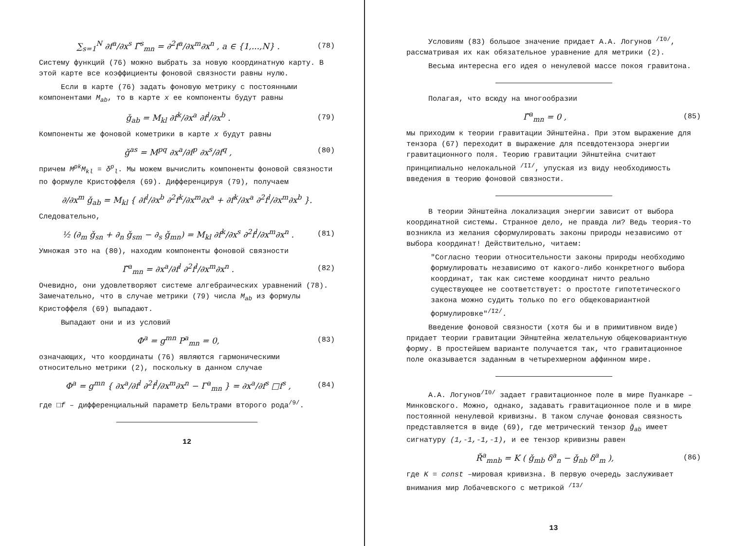∑<sub>s=1</sub><sup>N</sup> ∂f<sup>a</sup>/∂x<sup>s</sup> Γ̌<sup>s</sup><sub>mn</sub> = ∂<sup>2</sup>f<sup>a</sup>/∂x<sup>m</sup>∂x<sup>n</sup> , a ∈ {1,...,N} . (78)
Систему функций (76) можно выбрать за новую координатную карту. В этой карте все коэффициенты фоновой связности равны нулю.
Если в карте (76) задать фоновую метрику с постоянными компонентами M<sub>ab</sub>, то в карте x ее компоненты будут равны
ǧ<sub>ab</sub> = M<sub>kl</sub> ∂f<sup>k</sup>/∂x<sup>a</sup> ∂f<sup>l</sup>/∂x<sup>b</sup> . (79)
Компоненты же фоновой кометрики в карте x будут равны
ǧ<sup>as</sup> = M<sup>pq</sup> ∂x<sup>a</sup>/∂f<sup>p</sup> ∂x<sup>s</sup>/∂f<sup>q</sup> , (80)
причем M<sup>pk</sup>M<sub>kl</sub> = δ<sup>p</sup><sub>l</sub>. Мы можем вычислить компоненты фоновой связности по формуле Кристоффеля (69). Дифференцируя (79), получаем
∂/∂x<sup>m</sup> ǧ<sub>ab</sub> = M<sub>kl</sub> { ∂f<sup>l</sup>/∂x<sup>b</sup> ∂<sup>2</sup>f<sup>k</sup>/∂x<sup>m</sup>∂x<sup>a</sup> + ∂f<sup>k</sup>/∂x<sup>a</sup> ∂<sup>2</sup>f<sup>l</sup>/∂x<sup>m</sup>∂x<sup>b</sup> }.
Следовательно,
½ (∂<sub>m</sub> ǧ<sub>sn</sub> + ∂<sub>n</sub> ǧ<sub>sm</sub> − ∂<sub>s</sub> ǧ<sub>mn</sub>) = M<sub>kl</sub> ∂f<sup>k</sup>/∂x<sup>s</sup> ∂<sup>2</sup>f<sup>l</sup>/∂x<sup>m</sup>∂x<sup>n</sup> . (81)
Умножая это на (80), находим компоненты фоновой связности
Γ̌<sup>a</sup><sub>mn</sub> = ∂x<sup>a</sup>/∂f<sup>l</sup> ∂<sup>2</sup>f<sup>l</sup>/∂x<sup>m</sup>∂x<sup>n</sup> . (82)
Очевидно, они удовлетворяют системе алгебраических уравнений (78). Замечательно, что в случае метрики (79) числа M<sub>ab</sub> из формулы Кристоффеля (69) выпадают.
Выпадают они и из условий
Φ<sup>a</sup> = g<sup>mn</sup> P<sup>a</sup><sub>mn</sub> = 0, (83)
означающих, что координаты (76) являются гармоническими относительно метрики (2), поскольку в данном случае
Φ<sup>a</sup> = g<sup>mn</sup> { ∂x<sup>a</sup>/∂f<sup>l</sup> ∂<sup>2</sup>f<sup>l</sup>/∂x<sup>m</sup>∂x<sup>n</sup> − Γ<sup>a</sup><sub>mn</sub> } = ∂x<sup>a</sup>/∂f<sup>s</sup> □f<sup>s</sup> , (84)
где □f – дифференциальный параметр Бельтрами второго рода<sup>/9/</sup>.
12
Условиям (83) большое значение придает А.А. Логунов <sup>/I0/</sup>, рассматривая их как обязательное уравнение для метрики (2).
Весьма интересна его идея о ненулевой массе покоя гравитона.
Полагая, что всюду на многообразии
Γ̌<sup>a</sup><sub>mn</sub> = 0 , (85)
мы приходим к теории гравитации Эйнштейна. При этом выражение для тензора (67) переходит в выражение для псевдотензора энергии гравитационного поля. Теорию гравитации Эйнштейна считают принципиально нелокальной <sup>/II/</sup>, упуская из виду необходимость введения в теорию фоновой связности.
В теории Эйнштейна локализация энергии зависит от выбора координатной системы. Странное дело, не правда ли? Ведь теория-то возникла из желания сформулировать законы природы независимо от выбора координат! Действительно, читаем:
"Согласно теории относительности законы природы необходимо формулировать независимо от какого-либо конкретного выбора координат, так как системе координат ничто реально существующее не соответствует: о простоте гипотетического закона можно судить только по его общековариантной формулировке"<sup>/I2/</sup>.
Введение фоновой связности (хотя бы и в примитивном виде) придает теории гравитации Эйнштейна желательную общековариантную форму. В простейшем варианте получается так, что гравитационное поле оказывается заданным в четырехмерном аффинном мире.
А.А. Логунов<sup>/I0/</sup> задает гравитационное поле в мире Пуанкаре – Минковского. Можно, однако, задавать гравитационное поле и в мире постоянной ненулевой кривизны. В таком случае фоновая связность представляется в виде (69), где метрический тензор ǧ<sub>ab</sub> имеет сигнатуру (1,-1,-1,-1), и ее тензор кривизны равен
Ř<sup>a</sup><sub>mnb</sub> = K ( ǧ<sub>mb</sub> δ<sup>a</sup><sub>n</sub> − ǧ<sub>nb</sub> δ<sup>a</sup><sub>m</sub> ), (86)
где K = const –мировая кривизна. В первую очередь заслуживает внимания мир Лобачевского с метрикой <sup>/I3/</sup>
13